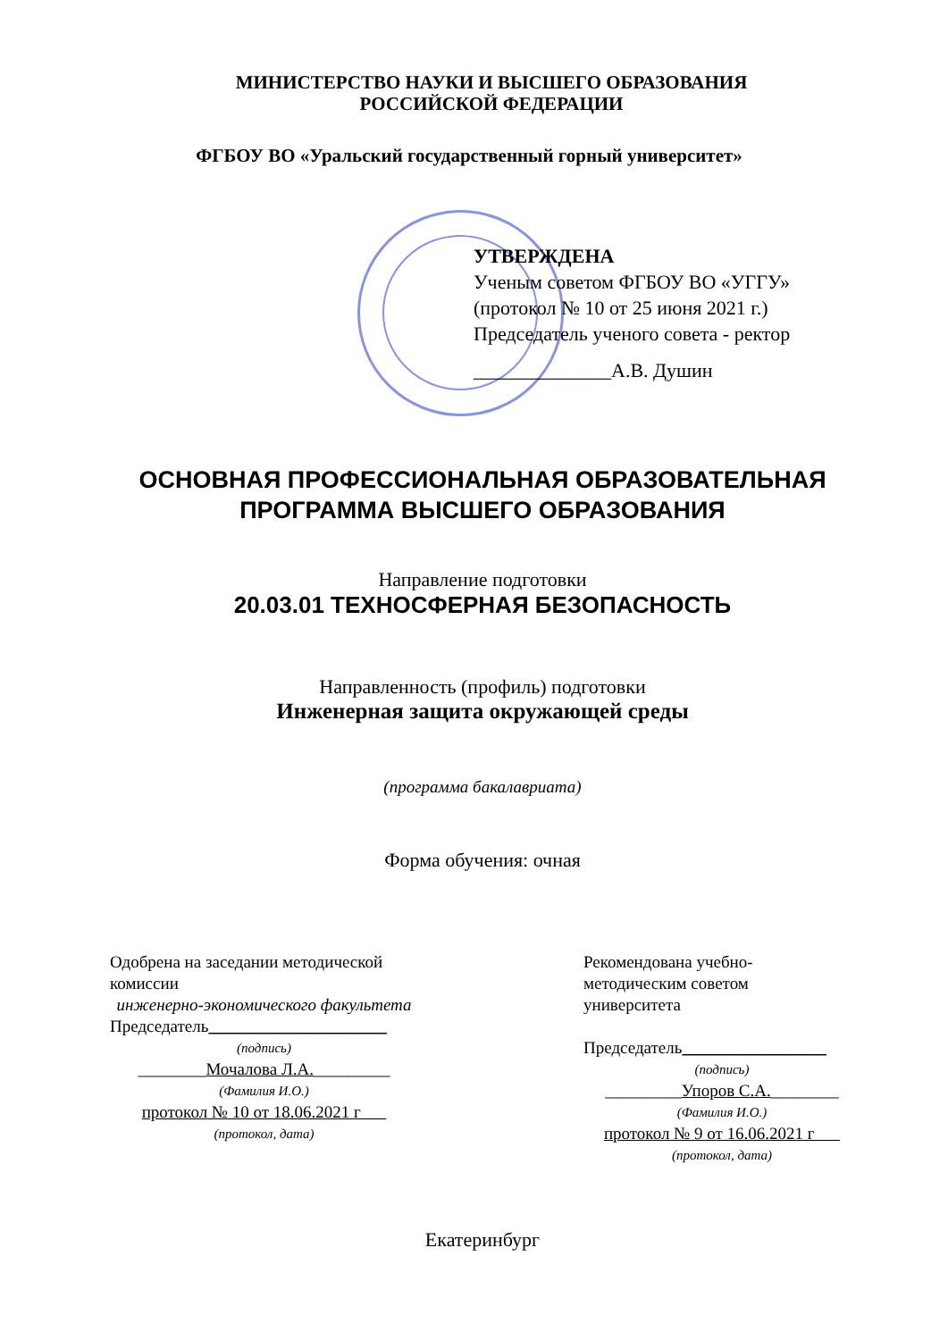МИНИСТЕРСТВО НАУКИ И ВЫСШЕГО ОБРАЗОВАНИЯ
РОССИЙСКОЙ ФЕДЕРАЦИИ
ФГБОУ ВО «Уральский государственный горный университет»
УТВЕРЖДЕНА
Ученым советом ФГБОУ ВО «УГГУ»
(протокол № 10 от 25 июня 2021 г.)
Председатель ученого совета - ректор
______________А.В. Душин
ОСНОВНАЯ ПРОФЕССИОНАЛЬНАЯ ОБРАЗОВАТЕЛЬНАЯ
ПРОГРАММА ВЫСШЕГО ОБРАЗОВАНИЯ
Направление подготовки
20.03.01 ТЕХНОСФЕРНАЯ БЕЗОПАСНОСТЬ
Направленность (профиль) подготовки
Инженерная защита окружающей среды
(программа бакалавриата)
Форма обучения: очная
Одобрена на заседании методической комиссии
инженерно-экономического факультета
Председатель_____________________
(подпись)
________Мочалова Л.А._________
(Фамилия И.О.)
протокол № 10 от 18.06.2021 г
(протокол, дата)
Рекомендована учебно-
методическим советом
университета
Председатель_________________
(подпись)
_________Упоров С.А.________
(Фамилия И.О.)
протокол № 9 от 16.06.2021 г
(протокол, дата)
Екатеринбург